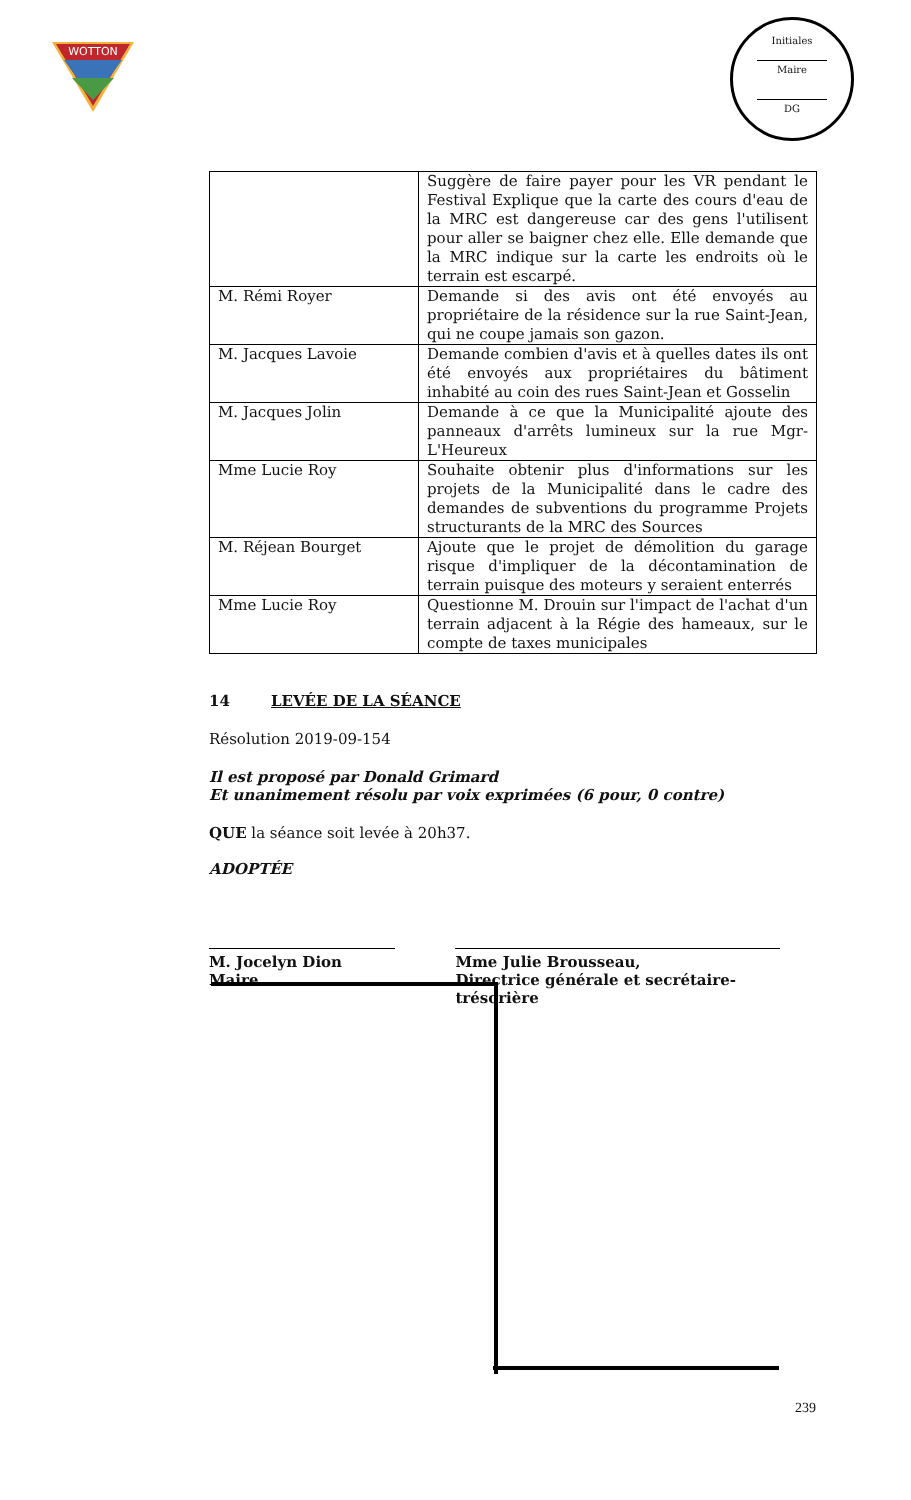WOTTON
Initiales
Maire
DG
| | Suggère de faire payer pour les VR pendant le Festival Explique que la carte des cours d'eau de la MRC est dangereuse car des gens l'utilisent pour aller se baigner chez elle. Elle demande que la MRC indique sur la carte les endroits où le terrain est escarpé. |
| M. Rémi Royer | Demande si des avis ont été envoyés au propriétaire de la résidence sur la rue Saint-Jean, qui ne coupe jamais son gazon. |
| M. Jacques Lavoie | Demande combien d'avis et à quelles dates ils ont été envoyés aux propriétaires du bâtiment inhabité au coin des rues Saint-Jean et Gosselin |
| M. Jacques Jolin | Demande à ce que la Municipalité ajoute des panneaux d'arrêts lumineux sur la rue Mgr-L'Heureux |
| Mme Lucie Roy | Souhaite obtenir plus d'informations sur les projets de la Municipalité dans le cadre des demandes de subventions du programme Projets structurants de la MRC des Sources |
| M. Réjean Bourget | Ajoute que le projet de démolition du garage risque d'impliquer de la décontamination de terrain puisque des moteurs y seraient enterrés |
| Mme Lucie Roy | Questionne M. Drouin sur l'impact de l'achat d'un terrain adjacent à la Régie des hameaux, sur le compte de taxes municipales |
14 LEVÉE DE LA SÉANCE
Résolution 2019-09-154
Il est proposé par Donald Grimard
Et unanimement résolu par voix exprimées (6 pour, 0 contre)
QUE la séance soit levée à 20h37.
ADOPTÉE
M. Jocelyn Dion
Maire
Mme Julie Brousseau,
Directrice générale et secrétaire-trésorière
239